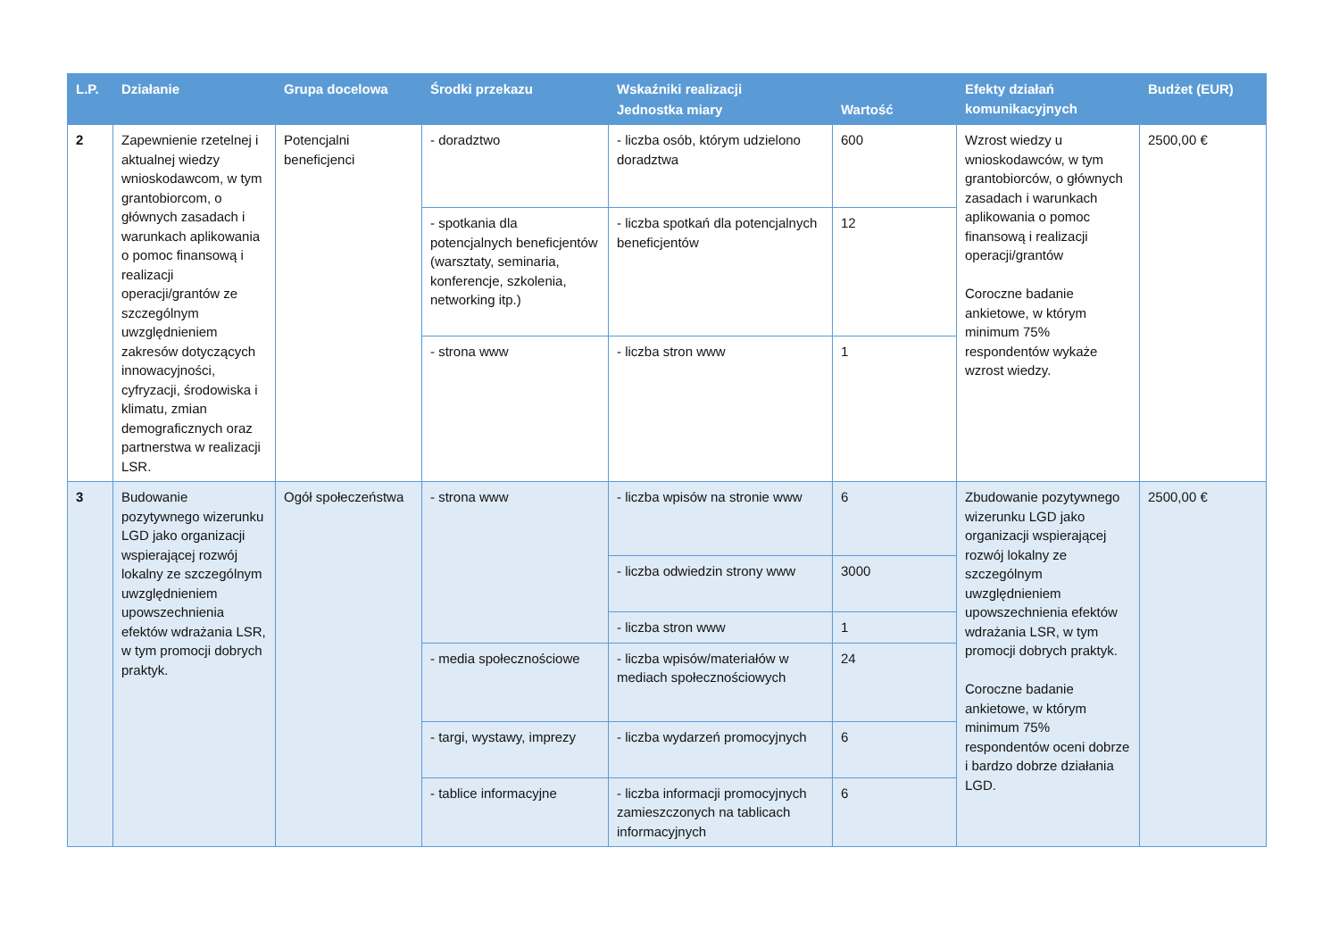| L.P. | Działanie | Grupa docelowa | Środki przekazu | Wskaźniki realizacji | | Efekty działań komunikacyjnych | Budżet (EUR) |
| --- | --- | --- | --- | --- | --- | --- | --- |
| | | | | Jednostka miary | Wartość | | |
| 2 | Zapewnienie rzetelnej i aktualnej wiedzy wnioskodawcom, w tym grantobiorcom, o głównych zasadach i warunkach aplikowania o pomoc finansową i realizacji operacji/grantów ze szczególnym uwzględnieniem zakresów dotyczących innowacyjności, cyfryzacji, środowiska i klimatu, zmian demograficznych oraz partnerstwa w realizacji LSR. | Potencjalni beneficjenci | - doradztwo | - liczba osób, którym udzielono doradztwa | 600 | Wzrost wiedzy u wnioskodawców, w tym grantobiorców, o głównych zasadach i warunkach aplikowania o pomoc finansową i realizacji operacji/grantów Coroczne badanie ankietowe, w którym minimum 75% respondentów wykaże wzrost wiedzy. | 2500,00 € |
| | | | - spotkania dla potencjalnych beneficjentów (warsztaty, seminaria, konferencje, szkolenia, networking itp.) | - liczba spotkań dla potencjalnych beneficjentów | 12 | | |
| | | | - strona www | - liczba stron www | 1 | | |
| 3 | Budowanie pozytywnego wizerunku LGD jako organizacji wspierającej rozwój lokalny ze szczególnym uwzględnieniem upowszechnienia efektów wdrażania LSR, w tym promocji dobrych praktyk. | Ogół społeczeństwa | - strona www | - liczba wpisów na stronie www | 6 | Zbudowanie pozytywnego wizerunku LGD jako organizacji wspierającej rozwój lokalny ze szczególnym uwzględnieniem upowszechnienia efektów wdrażania LSR, w tym promocji dobrych praktyk. Coroczne badanie ankietowe, w którym minimum 75% respondentów oceni dobrze i bardzo dobrze działania LGD. | 2500,00 € |
| | | | | - liczba odwiedzin strony www | 3000 | | |
| | | | | - liczba stron www | 1 | | |
| | | | - media społecznościowe | - liczba wpisów/materiałów w mediach społecznościowych | 24 | | |
| | | | - targi, wystawy, imprezy | - liczba wydarzeń promocyjnych | 6 | | |
| | | | - tablice informacyjne | - liczba informacji promocyjnych zamieszczonych na tablicach informacyjnych | 6 | | |